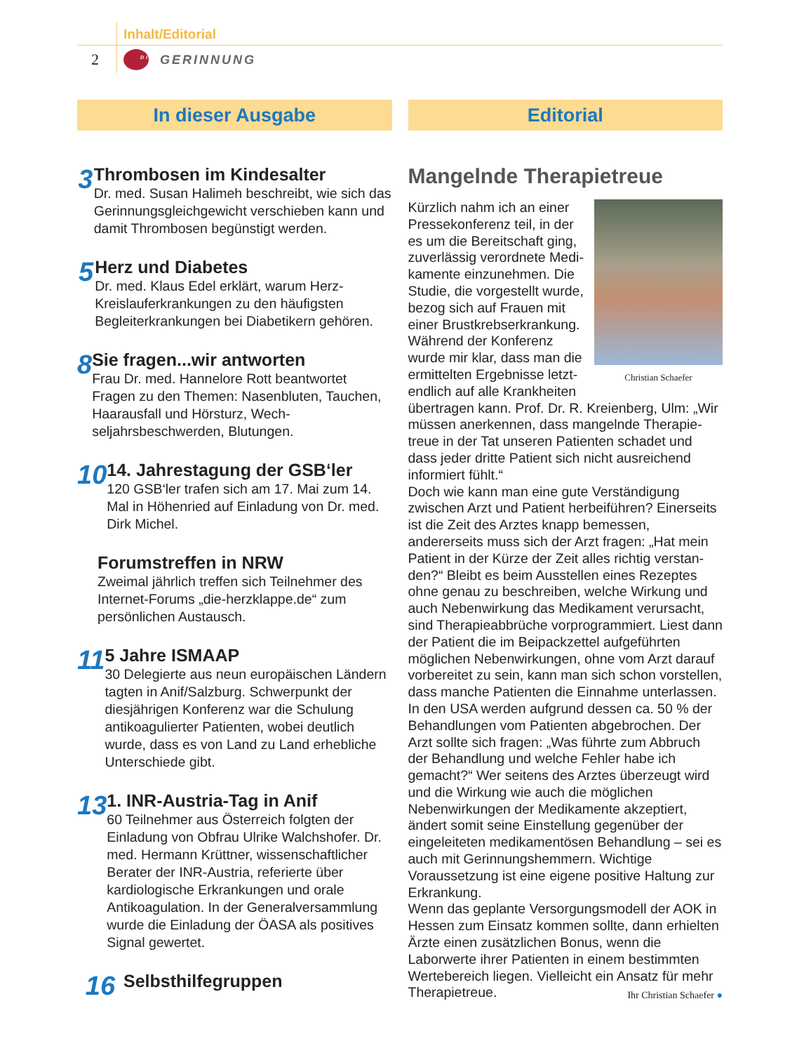Inhalt/Editorial
2
<sup>Die</sup> GERINNUNG
In dieser Ausgabe
3
Thrombosen im Kindesalter
Dr. med. Susan Halimeh beschreibt, wie sich das Gerinnungsgleichgewicht ver­schieben kann und damit Thrombosen begünstigt werden.
5
Herz und Diabetes
Dr. med. Klaus Edel erklärt, warum Herz-Kreislauferkrankungen zu den häufigsten Begleiterkrankungen bei Diabetikern gehören.
8
Sie fragen...wir antworten
Frau Dr. med. Hannelore Rott beantwor­tet Fragen zu den Themen: Nasenbluten, Tauchen, Haarausfall und Hörsturz, Wech­seljahrsbeschwerden, Blutungen.
10
14. Jahrestagung der GSB‘ler
120 GSB‘ler trafen sich am 17. Mai zum 14. Mal in Höhenried auf Einladung von Dr. med. Dirk Michel.
Forumstreffen in NRW
Zweimal jährlich treffen sich Teilnehmer des Internet-Forums „die-herzklappe.de“ zum persönlichen Austausch.
11
5 Jahre ISMAAP
30 Delegierte aus neun europäischen Ländern tagten in Anif/Salzburg. Schwer­punkt der diesjährigen Konferenz war die Schulung antikoagulierter Patienten, wobei deutlich wurde, dass es von Land zu Land erhebliche Unterschiede gibt.
13
1. INR-Austria-Tag in Anif
60 Teilnehmer aus Österreich folgten der Einladung von Obfrau Ulrike Walchshofer. Dr. med. Hermann Krüttner, wissenschaft­licher Berater der INR-Austria, referierte über kardiologische Erkrankungen und orale Antikoagulation. In der Generalver­sammlung wurde die Einladung der ÖASA als positives Signal gewertet.
16
Selbsthilfegruppen
Editorial
Mangelnde Therapietreue
Christian Schaefer
Kürzlich nahm ich an einer Pressekonferenz teil, in der es um die Bereitschaft ging, zuverlässig verordnete Medi­kamente einzunehmen. Die Studie, die vorgestellt wurde, bezog sich auf Frauen mit einer Brustkrebserkrankung. Während der Konferenz wurde mir klar, dass man die ermittelten Ergebnisse letzt­endlich auf alle Krankheiten übertragen kann. Prof. Dr. R. Kreienberg, Ulm: „Wir müssen anerkennen, dass mangelnde Therapie­treue in der Tat unseren Patienten schadet und dass jeder dritte Patient sich nicht ausreichend informiert fühlt.“
Doch wie kann man eine gute Verständigung zwischen Arzt und Patient herbeiführen? Einer­seits ist die Zeit des Arztes knapp bemessen, andererseits muss sich der Arzt fragen: „Hat mein Patient in der Kürze der Zeit alles richtig verstan­den?“ Bleibt es beim Ausstellen eines Rezeptes ohne genau zu beschreiben, welche Wirkung und auch Nebenwirkung das Medikament verur­sacht, sind Therapieabbrüche vorprogrammiert. Liest dann der Patient die im Beipackzettel aufge­führten möglichen Nebenwirkungen, ohne vom Arzt darauf vorbereitet zu sein, kann man sich schon vorstellen, dass manche Patienten die Einnahme unterlassen. In den USA werden auf­grund dessen ca. 50 % der Behandlungen vom Patienten abgebrochen. Der Arzt sollte sich fragen: „Was führte zum Abbruch der Behandlung und welche Fehler habe ich gemacht?“ Wer seitens des Arztes überzeugt wird und die Wirkung wie auch die möglichen Nebenwirkungen der Medika­mente akzeptiert, ändert somit seine Einstellung gegenüber der eingeleiteten medikamentösen Be­handlung – sei es auch mit Gerinnungshemmern. Wichtige Voraussetzung ist eine eigene positive Haltung zur Erkrankung.
Wenn das geplante Versorgungsmodell der AOK in Hessen zum Einsatz kommen sollte, dann er­hielten Ärzte einen zusätzlichen Bonus, wenn die Laborwerte ihrer Patienten in einem bestimmten Wertebereich liegen. Vielleicht ein Ansatz für mehr Therapietreue. Ihr Christian Schaefer ●